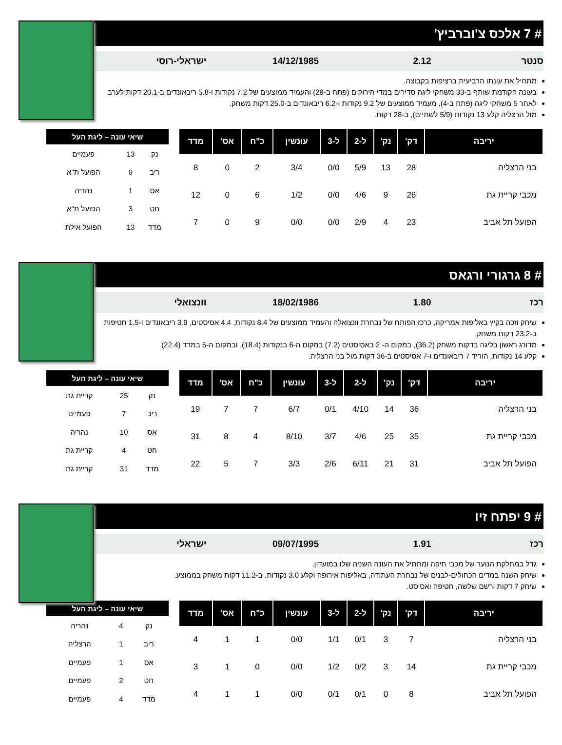# 7 אלכס צ'וברביץ'
סנטר 2.12 14/12/1985 ישראלי-רוסי
מתחיל את עונתו הרביעית ברציפות בקבוצה.
בעונה הקודמת שותף ב-33 משחקי ליגה סדירים במדי הירוקים (פתח ב-29) והעמיד ממוצעים של 7.2 נקודות ו-5.8 ריבאונדים ב-20.1 דקות לערב
לאחר 5 משחקי ליגה (פתח ב-4), מעמיד ממוצעים של 9.2 נקודות ו-6.2 ריבאונדים ב-25.0 דקות משחק.
מול הרצליה קלע 13 נקודות (5/9 לשתיים), ב-28 דקות.
| יריבה | דק' | נק' | ל-2 | ל-3 | עונשין | כ"ח | אס' | מדד |
| --- | --- | --- | --- | --- | --- | --- | --- | --- |
| בני הרצליה | 28 | 13 | 5/9 | 0/0 | 3/4 | 2 | 0 | 8 |
| מכבי קריית גת | 26 | 9 | 4/6 | 0/0 | 1/2 | 6 | 0 | 12 |
| הפועל תל אביב | 23 | 4 | 2/9 | 0/0 | 0/0 | 9 | 0 | 7 |
| שיאי עונה – ליגת העל | | |
| --- | --- | --- |
| נק | 13 | פעמיים |
| ריב | 9 | הפועל ת"א |
| אס | 1 | נהריה |
| חט | 3 | הפועל ת"א |
| מדד | 13 | הפועל אילת |
# 8 גרגורי ורגאס
רכז 1.80 18/02/1986 וונצואלי
שיחק וזכה בקיץ באליפות אמריקה, כרכז הפותח של נבחרת וונצואלה והעמיד ממוצעים של 8.4 נקודות, 4.4 אסיסטים, 3.9 ריבאונדים ו-1.5 חטיפות ב-23.2 דקות משחק.
מדורג ראשון בליגה בדקות משחק (36.2), במקום ה- 2 באסיסטים (7.2) במקום ה-6 בנקודות (18.4), ובמקום ה-5 במדד (22.4)
קלע 14 נקודות, הוריד 7 ריבאונדים ו-7 אסיסטים ב-36 דקות מול בני הרצליה.
| יריבה | דק' | נק' | ל-2 | ל-3 | עונשין | כ"ח | אס' | מדד |
| --- | --- | --- | --- | --- | --- | --- | --- | --- |
| בני הרצליה | 36 | 14 | 4/10 | 0/1 | 6/7 | 7 | 7 | 19 |
| מכבי קריית גת | 35 | 25 | 4/6 | 3/7 | 8/10 | 4 | 8 | 31 |
| הפועל תל אביב | 31 | 21 | 6/11 | 2/6 | 3/3 | 7 | 5 | 22 |
| שיאי עונה – ליגת העל | | |
| --- | --- | --- |
| נק | 25 | קריית גת |
| ריב | 7 | פעמיים |
| אס | 10 | נהריה |
| חט | 4 | קריית גת |
| מדד | 31 | קריית גת |
# 9 יפתח זיו
רכז 1.91 09/07/1995 ישראלי
גדל במחלקת הנוער של מכבי חיפה ומתחיל את העונה השניה שלו במועדון.
שיחק השנה במדים הכחולים-לבנים של נבחרת העתודה, באליפות אירופה וקלע 3.0 נקודות, ב-11.2 דקות משחק בממוצע.
שיחק 7 דקות ורשם שלשה, חטיפה ואסיסט.
| יריבה | דק' | נק' | ל-2 | ל-3 | עונשין | כ"ח | אס' | מדד |
| --- | --- | --- | --- | --- | --- | --- | --- | --- |
| בני הרצליה | 7 | 3 | 0/1 | 1/1 | 0/0 | 1 | 1 | 4 |
| מכבי קריית גת | 14 | 3 | 0/2 | 1/2 | 0/0 | 0 | 1 | 3 |
| הפועל תל אביב | 8 | 0 | 0/1 | 0/1 | 0/0 | 1 | 1 | 4 |
| שיאי עונה – ליגת העל | | |
| --- | --- | --- |
| נק | 4 | נהריה |
| ריב | 1 | הרצליה |
| אס | 1 | פעמיים |
| חט | 2 | פעמיים |
| מדד | 4 | פעמיים |